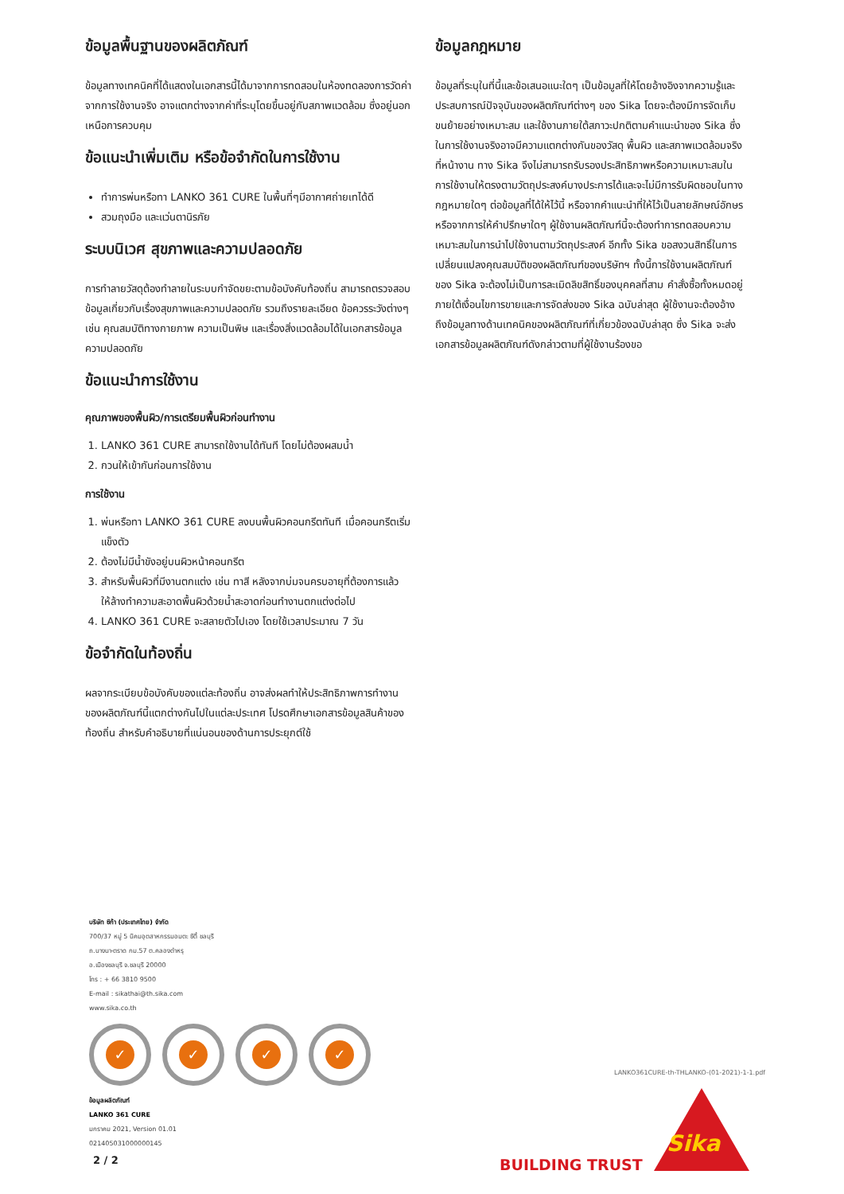ข้อมูลพื้นฐานของผลิตภัณฑ์
ข้อมูลทางเทคนิคที่ได้แสดงในเอกสารนี้ได้มาจากการทดสอบในห้องทดลองการวัดค่าจากการใช้งานจริง อาจแตกต่างจากค่าที่ระบุโดยขึ้นอยู่กับสภาพแวดล้อม ซึ่งอยู่นอกเหนือการควบคุม
ข้อแนะนำเพิ่มเติม หรือข้อจำกัดในการใช้งาน
ทำการพ่นหรือทา LANKO 361 CURE ในพื้นที่ๆมีอากาศถ่ายเทได้ดี
สวมถุงมือ และแว่นตานิรภัย
ระบบนิเวศ สุขภาพและความปลอดภัย
การทำลายวัสดุต้องทำลายในระบบกำจัดขยะตามข้อบังคับท้องถิ่น สามารถตรวจสอบข้อมูลเกี่ยวกับเรื่องสุขภาพและความปลอดภัย รวมถึงรายละเอียด ข้อควรระวังต่างๆ เช่น คุณสมบัติทางกายภาพ ความเป็นพิษ และเรื่องสิ่งแวดล้อมได้ในเอกสารข้อมูลความปลอดภัย
ข้อแนะนำการใช้งาน
คุณภาพของพื้นผิว/การเตรียมพื้นผิวก่อนทำงาน
1. LANKO 361 CURE สามารถใช้งานได้ทันที โดยไม่ต้องผสมน้ำ
2. กวนให้เข้ากันก่อนการใช้งาน
การใช้งาน
1. พ่นหรือทา LANKO 361 CURE ลงบนพื้นผิวคอนกรีตทันที เมื่อคอนกรีตเริ่มแข็งตัว
2. ต้องไม่มีน้ำขังอยู่บนผิวหน้าคอนกรีต
3. สำหรับพื้นผิวที่มีงานตกแต่ง เช่น ทาสี หลังจากบ่มจนครบอายุที่ต้องการแล้ว ให้ล้างทำความสะอาดพื้นผิวด้วยน้ำสะอาดก่อนทำงานตกแต่งต่อไป
4. LANKO 361 CURE จะสลายตัวไปเอง โดยใช้เวลาประมาณ 7 วัน
ข้อจำกัดในท้องถิ่น
ผลจากระเบียบข้อบังคับของแต่ละท้องถิ่น อาจส่งผลทำให้ประสิทธิภาพการทำงานของผลิตภัณฑ์นี้แตกต่างกันไปในแต่ละประเทศ โปรดศึกษาเอกสารข้อมูลสินค้าของท้องถิ่น สำหรับคำอธิบายที่แน่นอนของด้านการประยุกต์ใช้
ข้อมูลกฎหมาย
ข้อมูลที่ระบุในที่นี้และข้อเสนอแนะใดๆ เป็นข้อมูลที่ให้โดยอ้างอิงจากความรู้และประสบการณ์ปัจจุบันของผลิตภัณฑ์ต่างๆ ของ Sika โดยจะต้องมีการจัดเก็บ ขนย้ายอย่างเหมาะสม และใช้งานภายใต้สภาวะปกติตามคำแนะนำของ Sika ซึ่งในการใช้งานจริงอาจมีความแตกต่างกันของวัสดุ พื้นผิว และสภาพแวดล้อมจริงที่หน้างาน ทาง Sika จึงไม่สามารถรับรองประสิทธิภาพหรือความเหมาะสมในการใช้งานให้ตรงตามวัตถุประสงค์บางประการได้และจะไม่มีการรับผิดชอบในทางกฎหมายใดๆ ต่อข้อมูลที่ได้ให้ไว้นี้ หรือจากคำแนะนำที่ให้ไว้เป็นลายลักษณ์อักษร หรือจากการให้คำปรึกษาใดๆ ผู้ใช้งานผลิตภัณฑ์นี้จะต้องทำการทดสอบความเหมาะสมในการนำไปใช้งานตามวัตถุประสงค์ อีกทั้ง Sika ขอสงวนสิทธิ์ในการเปลี่ยนแปลงคุณสมบัติของผลิตภัณฑ์ของบริษัทฯ ทั้งนี้การใช้งานผลิตภัณฑ์ของ Sika จะต้องไม่เป็นการละเมิดลิขสิทธิ์ของบุคคลที่สาม คำสั่งซื้อทั้งหมดอยู่ภายใต้เงื่อนไขการขายและการจัดส่งของ Sika ฉบับล่าสุด ผู้ใช้งานจะต้องอ้างถึงข้อมูลทางด้านเทคนิคของผลิตภัณฑ์ที่เกี่ยวข้องฉบับล่าสุด ซึ่ง Sika จะส่งเอกสารข้อมูลผลิตภัณฑ์ดังกล่าวตามที่ผู้ใช้งานร้องขอ
บริษัท ซิก้า (ประเทศไทย) จำกัด
700/37 หมู่ 5 นิคมอุตสาหกรรมอมตะ ซิตี้ ชลบุรี
ถ.บางนา-ตราด กม.57 ต.คลองตำหรุ
อ.เมืองชลบุรี จ.ชลบุรี 20000
โทร : + 66 3810 9500
E-mail : sikathai@th.sika.com
www.sika.co.th
✓ ✓ ✓ ✓
ข้อมูลผลิตภัณฑ์
LANKO 361 CURE
มกราคม 2021, Version 01.01
021405031000000145
2 / 2
LANKO361CURE-th-THLANKO-(01-2021)-1-1.pdf
BUILDING TRUST
Sika